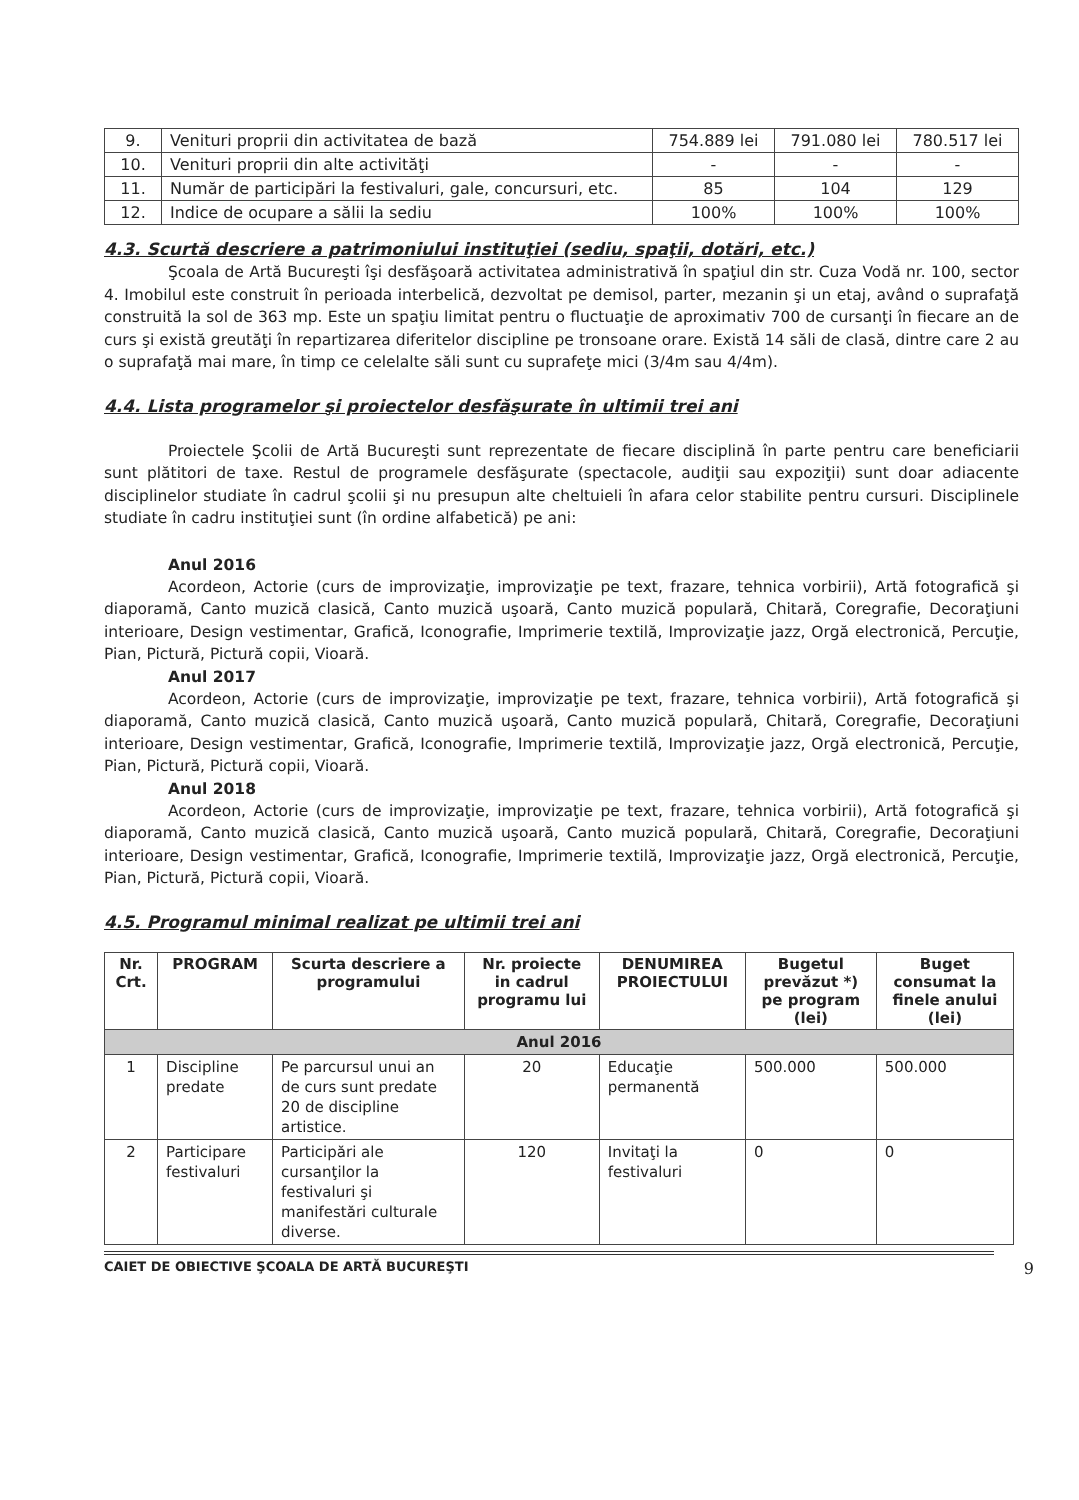| 9. | Venituri proprii din activitatea de bază | 754.889 lei | 791.080 lei | 780.517 lei |
| 10. | Venituri proprii din alte activităţi | - | - | - |
| 11. | Număr de participări la festivaluri, gale, concursuri, etc. | 85 | 104 | 129 |
| 12. | Indice de ocupare a sălii la sediu | 100% | 100% | 100% |
4.3. Scurtă descriere a patrimoniului instituţiei (sediu, spaţii, dotări, etc.)
Şcoala de Artă Bucureşti îşi desfăşoară activitatea administrativă în spaţiul din str. Cuza Vodă nr. 100, sector 4. Imobilul este construit în perioada interbelică, dezvoltat pe demisol, parter, mezanin şi un etaj, având o suprafaţă construită la sol de 363 mp. Este un spaţiu limitat pentru o fluctuaţie de aproximativ 700 de cursanţi în fiecare an de curs şi există greutăţi în repartizarea diferitelor discipline pe tronsoane orare. Există 14 săli de clasă, dintre care 2 au o suprafaţă mai mare, în timp ce celelalte săli sunt cu suprafeţe mici (3/4m sau 4/4m).
4.4. Lista programelor şi proiectelor desfăşurate în ultimii trei ani
Proiectele Şcolii de Artă Bucureşti sunt reprezentate de fiecare disciplină în parte pentru care beneficiarii sunt plătitori de taxe. Restul de programele desfăşurate (spectacole, audiţii sau expoziţii) sunt doar adiacente disciplinelor studiate în cadrul şcolii şi nu presupun alte cheltuieli în afara celor stabilite pentru cursuri. Disciplinele studiate în cadru instituţiei sunt (în ordine alfabetică) pe ani:
Anul 2016
Acordeon, Actorie (curs de improvizaţie, improvizaţie pe text, frazare, tehnica vorbirii), Artă fotografică şi diaporamă, Canto muzică clasică, Canto muzică uşoară, Canto muzică populară, Chitară, Coregrafie, Decoraţiuni interioare, Design vestimentar, Grafică, Iconografie, Imprimerie textilă, Improvizaţie jazz, Orgă electronică, Percuţie, Pian, Pictură, Pictură copii, Vioară.
Anul 2017
Acordeon, Actorie (curs de improvizaţie, improvizaţie pe text, frazare, tehnica vorbirii), Artă fotografică şi diaporamă, Canto muzică clasică, Canto muzică uşoară, Canto muzică populară, Chitară, Coregrafie, Decoraţiuni interioare, Design vestimentar, Grafică, Iconografie, Imprimerie textilă, Improvizaţie jazz, Orgă electronică, Percuţie, Pian, Pictură, Pictură copii, Vioară.
Anul 2018
Acordeon, Actorie (curs de improvizaţie, improvizaţie pe text, frazare, tehnica vorbirii), Artă fotografică şi diaporamă, Canto muzică clasică, Canto muzică uşoară, Canto muzică populară, Chitară, Coregrafie, Decoraţiuni interioare, Design vestimentar, Grafică, Iconografie, Imprimerie textilă, Improvizaţie jazz, Orgă electronică, Percuţie, Pian, Pictură, Pictură copii, Vioară.
4.5. Programul minimal realizat pe ultimii trei ani
| Nr. Crt. | PROGRAM | Scurta descriere a programului | Nr. proiecte in cadrul programu lui | DENUMIREA PROIECTULUI | Bugetul prevăzut *) pe program (lei) | Buget consumat la finele anului (lei) |
| --- | --- | --- | --- | --- | --- | --- |
| Anul 2016 | | | | | | |
| 1 | Discipline predate | Pe parcursul unui an de curs sunt predate 20 de discipline artistice. | 20 | Educaţie permanentă | 500.000 | 500.000 |
| 2 | Participare festivaluri | Participări ale cursanţilor la festivaluri şi manifestări culturale diverse. | 120 | Invitaţi la festivaluri | 0 | 0 |
CAIET DE OBIECTIVE ŞCOALA DE ARTĂ BUCUREŞTI 9